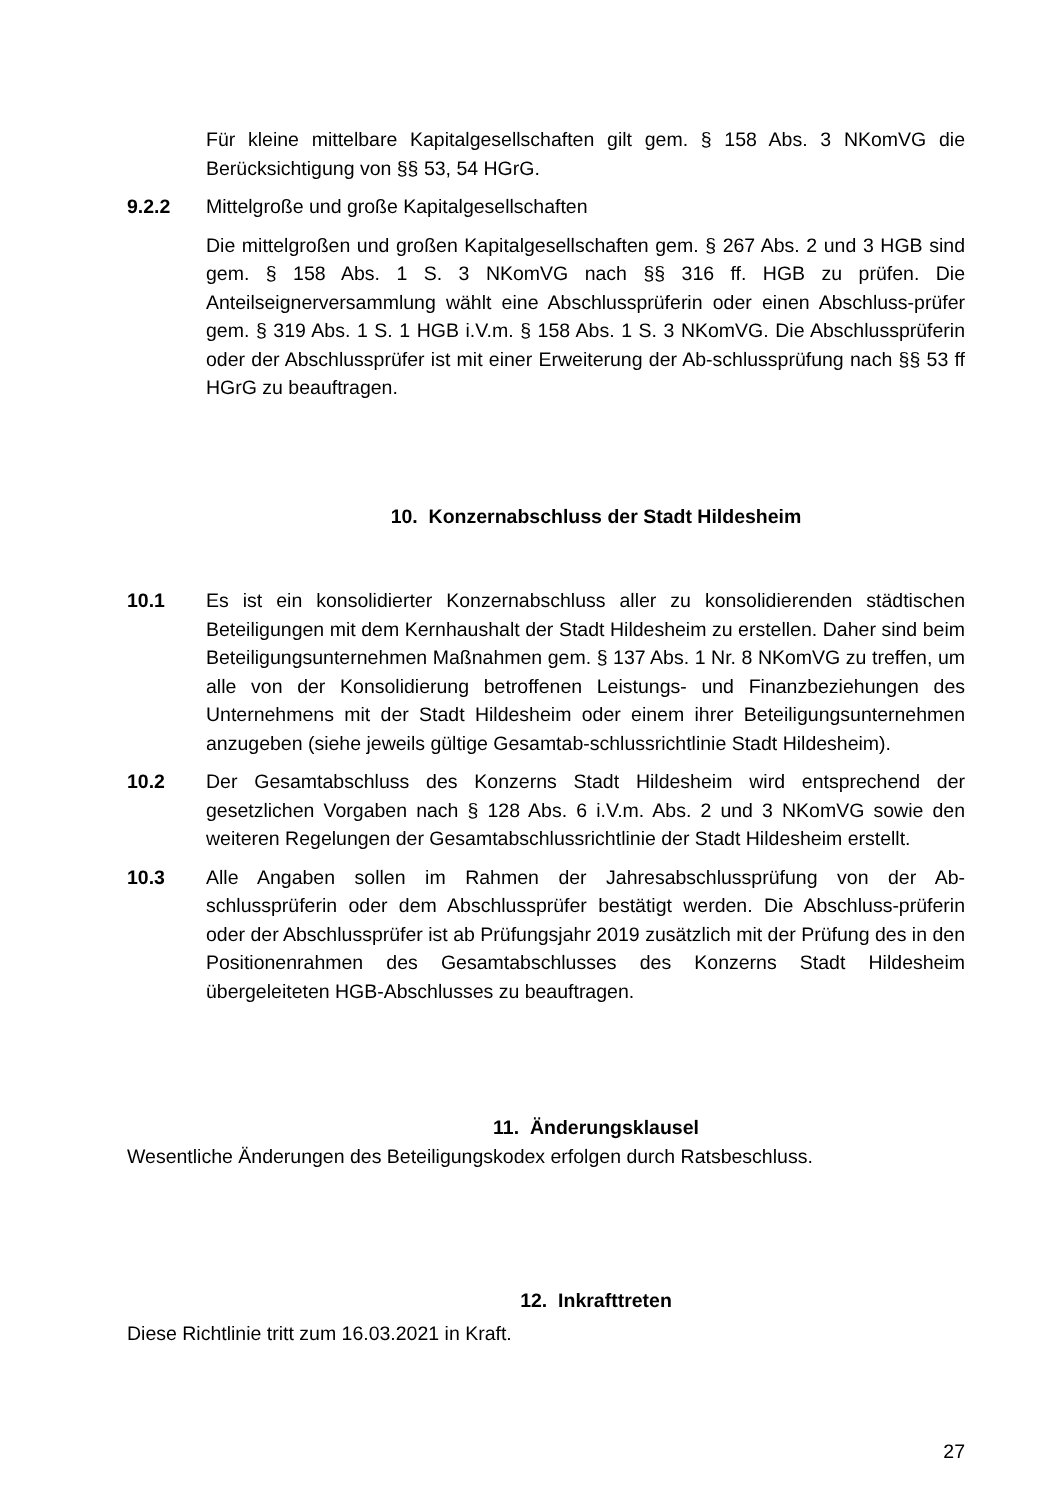Für kleine mittelbare Kapitalgesellschaften gilt gem. § 158 Abs. 3 NKomVG die Berücksichtigung von §§ 53, 54 HGrG.
9.2.2 Mittelgroße und große Kapitalgesellschaften
Die mittelgroßen und großen Kapitalgesellschaften gem. § 267 Abs. 2 und 3 HGB sind gem. § 158 Abs. 1 S. 3 NKomVG nach §§ 316 ff. HGB zu prüfen. Die Anteilseignerversammlung wählt eine Abschlussprüferin oder einen Abschluss-prüfer gem. § 319 Abs. 1 S. 1 HGB i.V.m. § 158 Abs. 1 S. 3 NKomVG. Die Abschlussprüferin oder der Abschlussprüfer ist mit einer Erweiterung der Ab-schlussprüfung nach §§ 53 ff HGrG zu beauftragen.
10. Konzernabschluss der Stadt Hildesheim
10.1 Es ist ein konsolidierter Konzernabschluss aller zu konsolidierenden städtischen Beteiligungen mit dem Kernhaushalt der Stadt Hildesheim zu erstellen. Daher sind beim Beteiligungsunternehmen Maßnahmen gem. § 137 Abs. 1 Nr. 8 NKomVG zu treffen, um alle von der Konsolidierung betroffenen Leistungs- und Finanzbeziehungen des Unternehmens mit der Stadt Hildesheim oder einem ihrer Beteiligungsunternehmen anzugeben (siehe jeweils gültige Gesamtab-schlussrichtlinie Stadt Hildesheim).
10.2 Der Gesamtabschluss des Konzerns Stadt Hildesheim wird entsprechend der gesetzlichen Vorgaben nach § 128 Abs. 6 i.V.m. Abs. 2 und 3 NKomVG sowie den weiteren Regelungen der Gesamtabschlussrichtlinie der Stadt Hildesheim erstellt.
10.3 Alle Angaben sollen im Rahmen der Jahresabschlussprüfung von der Ab-schlussprüferin oder dem Abschlussprüfer bestätigt werden. Die Abschluss-prüferin oder der Abschlussprüfer ist ab Prüfungsjahr 2019 zusätzlich mit der Prüfung des in den Positionenrahmen des Gesamtabschlusses des Konzerns Stadt Hildesheim übergeleiteten HGB-Abschlusses zu beauftragen.
11. Änderungsklausel
Wesentliche Änderungen des Beteiligungskodex erfolgen durch Ratsbeschluss.
12. Inkrafttreten
Diese Richtlinie tritt zum 16.03.2021 in Kraft.
27